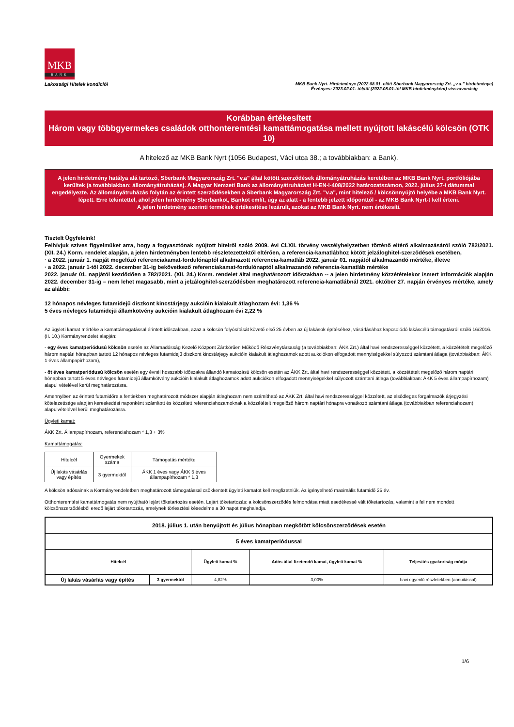MKB
BANK
Lakossági Hitelek kondíciói MKB Bank Nyrt. Hirdetménye (2022.08.01. előtt Sberbank Magyarország Zrt. „v.a.” hirdetménye)
Érvényes: 2023.02.01- tól/től (2022.08.01-től MKB hirdetményként) visszavonásig
Korábban értékesített
Három vagy többgyermekes családok otthonteremtési kamattámogatása mellett nyújtott lakáscélú kölcsön (OTK 10)
A hitelező az MKB Bank Nyrt (1056 Budapest, Váci utca 38.; a továbbiakban: a Bank).
A jelen hirdetmény hatálya alá tartozó, Sberbank Magyarország Zrt. "v.a" által kötött szerződések állományátruházás keretében az MKB Bank Nyrt. portfóliójába kerültek (a továbbiakban: állományátruházás). A Magyar Nemzeti Bank az állományátruházást H-EN-I-408/2022 határozatszámon, 2022. július 27-i dátummal engedélyezte. Az állományátruházás folytán az érintett szerződésekben a Sberbank Magyarország Zrt. "v.a", mint hitelező / kölcsönnyújtó helyébe a MKB Bank Nyrt. lépett. Erre tekintettel, ahol jelen hirdetmény Sberbankot, Bankot említ, úgy az alatt - a fentebb jelzett időponttól - az MKB Bank Nyrt-t kell érteni.
A jelen hirdetmény szerinti termékek értékesítése lezárult, azokat az MKB Bank Nyrt. nem értékesíti.
Tisztelt Ügyfeleink!
Felhívjuk szíves figyelmüket arra, hogy a fogyasztónak nyújtott hitelről szóló 2009. évi CLXII. törvény veszélyhelyzetben történő eltérő alkalmazásáról szóló 782/2021. (XII. 24.) Korm. rendelet alapján, a jelen hirdetményben lentebb részletezettektől eltérően, a referencia-kamatlábhoz kötött jelzáloghitel-szerződések esetében,
· a 2022. január 1. napját megelőző referenciakamat-fordulónaptól alkalmazott referencia-kamatláb 2022. január 01. napjától alkalmazandó mértéke, illetve
· a 2022. január 1-től 2022. december 31-ig bekövetkező referenciakamat-fordulónaptól alkalmazandó referencia-kamatláb mértéke
2022. január 01. napjától kezdődően a 782/2021. (XII. 24.) Korm. rendelet által meghatározott időszakban -- a jelen hirdetmény közzétételekor ismert információk alapján 2022. december 31-ig – nem lehet magasabb, mint a jelzáloghitel-szerződésben meghatározott referencia-kamatlábnál 2021. október 27. napján érvényes mértéke, amely az alábbi:
12 hónapos névleges futamidejű diszkont kincstárjegy aukcióin kialakult átlaghozam évi: 1,36 %
5 éves névleges futamidejű államkötvény aukcióin kialakult átlaghozam évi 2,22 %
Az ügyleti kamat mértéke a kamattámogatással érintett időszakban, azaz a kölcsön folyósítását követő első 25 évben az új lakások építéséhez, vásárlásához kapcsolódó lakáscélú támogatásról szóló 16/2016. (II. 10.) Kormányrendelet alapján:
- egy éves kamatperiódusú kölcsön esetén az Államadósság Kezelő Központ Zártkörűen Működő Részvénytársaság (a továbbiakban: ÁKK Zrt.) által havi rendszerességgel közzétett, a közzétételt megelőző három naptári hónapban tartott 12 hónapos névleges futamidejű diszkont kincstárjegy aukcióin kialakult átlaghozamok adott aukciókon elfogadott mennyiségekkel súlyozott számtani átlaga (továbbiakban: ÁKK 1 éves állampapírhozam),
- öt éves kamatperiódusú kölcsön esetén egy évnél hosszabb időszakra állandó kamatozású kölcsön esetén az ÁKK Zrt. által havi rendszerességgel közzétett, a közzétételt megelőző három naptári hónapban tartott 5 éves névleges futamidejű államkötvény aukcióin kialakult átlaghozamok adott aukciókon elfogadott mennyiségekkel súlyozott számtani átlaga (továbbiakban: ÁKK 5 éves állampapírhozam)
alapul vételével kerül meghatározásra.
Amennyiben az érintett futamidőre a fentiekben meghatározott módszer alapján átlaghozam nem számítható az ÁKK Zrt. által havi rendszerességgel közzétett, az elsődleges forgalmazók árjegyzési kötelezettsége alapján kereskedési naponként számított és közzétett referenciahozamoknak a közzétételt megelőző három naptári hónapra vonatkozó számtani átlaga (továbbiakban referenciahozam) alapulvételével kerül meghatározásra.
Ügyleti kamat:
ÁKK Zrt. Állampapírhozam, referenciahozam * 1,3 + 3%
Kamattámogatás:
| Hitelcél | Gyermekek száma | Támogatás mértéke |
| Új lakás vásárlás vagy építés | 3 gyermektől | ÁKK 1 éves vagy ÁKK 5 éves állampapírhozam * 1,3 |
A kölcsön adósainak a Kormányrendeletben meghatározott támogatással csökkentett ügyleti kamatot kell megfizetniük. Az igényelhető maximális futamidő 25 év.
Otthonteremtési kamattámogatás nem nyújtható lejárt tőketartozás esetén. Lejárt tőketartozás: a kölcsönszerződés felmondása miatt esedékessé vált tőketartozás, valamint a fel nem mondott kölcsönszerződésből eredő lejárt tőketartozás, amelynek törlesztési késedelme a 30 napot meghaladja.
| 2018. július 1. után benyújtott és július hónapban megkötött kölcsönszerződések esetén | | | | |
| --- | --- | --- | --- | --- |
| 5 éves kamatperiódussal | | | | |
| Hitelcél | | Ügyleti kamat % | Adós által fizetendő kamat, ügyleti kamat % | Teljesítés gyakoriság módja |
| Új lakás vásárlás vagy építés | 3 gyermektől | 4,82% | 3,00% | havi egyenlő részletekben (annuitással) |
1/6